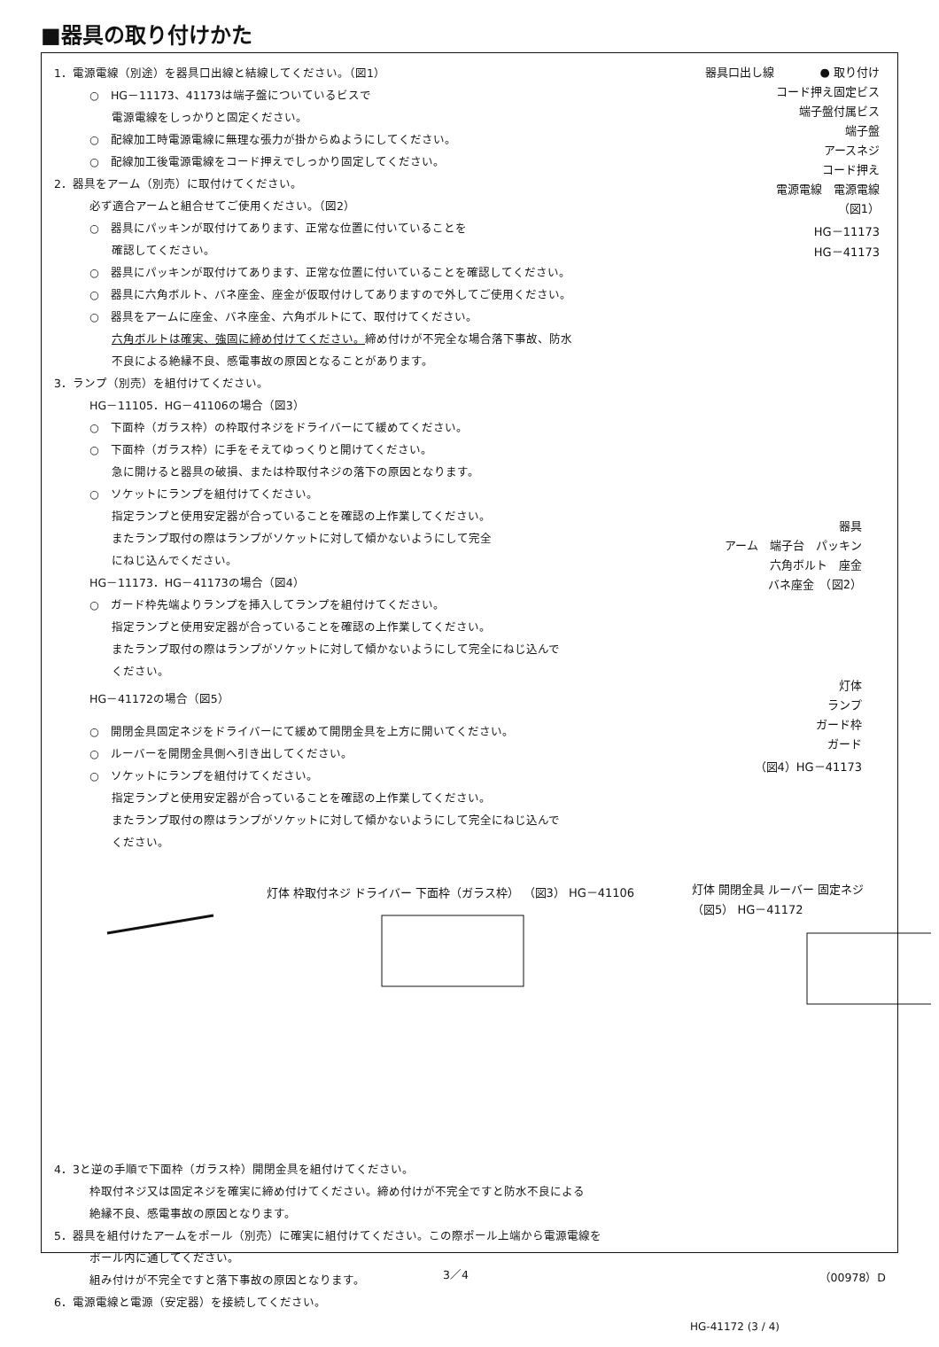■器具の取り付けかた
1．電源電線（別途）を器具口出線と結線してください。（図1）
○　HG－11173、41173は端子盤についているビスで
電源電線をしっかりと固定ください。
○　配線加工時電源電線に無理な張力が掛からぬようにしてください。
○　配線加工後電源電線をコード押えでしっかり固定してください。
2．器具をアーム（別売）に取付けてください。
必ず適合アームと組合せてご使用ください。（図2）
○　器具にパッキンが取付けてあります、正常な位置に付いていることを
確認してください。
○　器具にパッキンが取付けてあります、正常な位置に付いていることを確認してください。
○　器具に六角ボルト、バネ座金、座金が仮取付けしてありますので外してご使用ください。
○　器具をアームに座金、バネ座金、六角ボルトにて、取付けてください。
六角ボルトは確実、強固に締め付けてください。締め付けが不完全な場合落下事故、防水
不良による絶縁不良、感電事故の原因となることがあります。
3．ランプ（別売）を組付けてください。
HG－11105．HG－41106の場合（図3）
○　下面枠（ガラス枠）の枠取付ネジをドライバーにて緩めてください。
○　下面枠（ガラス枠）に手をそえてゆっくりと開けてください。
急に開けると器具の破損、または枠取付ネジの落下の原因となります。
○　ソケットにランプを組付けてください。
指定ランプと使用安定器が合っていることを確認の上作業してください。
またランプ取付の際はランプがソケットに対して傾かないようにして完全
にねじ込んでください。
HG－11173．HG－41173の場合（図4）
○　ガード枠先端よりランプを挿入してランプを組付けてください。
指定ランプと使用安定器が合っていることを確認の上作業してください。
またランプ取付の際はランプがソケットに対して傾かないようにして完全にねじ込んで
ください。
HG－41172の場合（図5）
○　開閉金具固定ネジをドライバーにて緩めて開閉金具を上方に開いてください。
○　ルーバーを開閉金具側へ引き出してください。
○　ソケットにランプを組付けてください。
指定ランプと使用安定器が合っていることを確認の上作業してください。
またランプ取付の際はランプがソケットに対して傾かないようにして完全にねじ込んで
ください。
器具口出し線　　　　● 取り付け
コード押え固定ビス
端子盤付属ビス
端子盤
アースネジ
コード押え
電源電線　電源電線
（図1）
HG－11173
HG－41173
器具
アーム　端子台　パッキン
六角ボルト　座金
バネ座金　（図2）
灯体
ランプ
ガード枠
ガード
（図4）HG－41173
灯体 枠取付ネジ ドライバー 下面枠（ガラス枠） （図3） HG－41106
灯体 開閉金具 ルーバー 固定ネジ （図5） HG－41172
4．3と逆の手順で下面枠（ガラス枠）開閉金具を組付けてください。
枠取付ネジ又は固定ネジを確実に締め付けてください。締め付けが不完全ですと防水不良による
絶縁不良、感電事故の原因となります。
5．器具を組付けたアームをポール（別売）に確実に組付けてください。この際ポール上端から電源電線を
ポール内に通してください。
組み付けが不完全ですと落下事故の原因となります。
6．電源電線と電源（安定器）を接続してください。
3／4 （00978）D
HG-41172 (3 / 4)